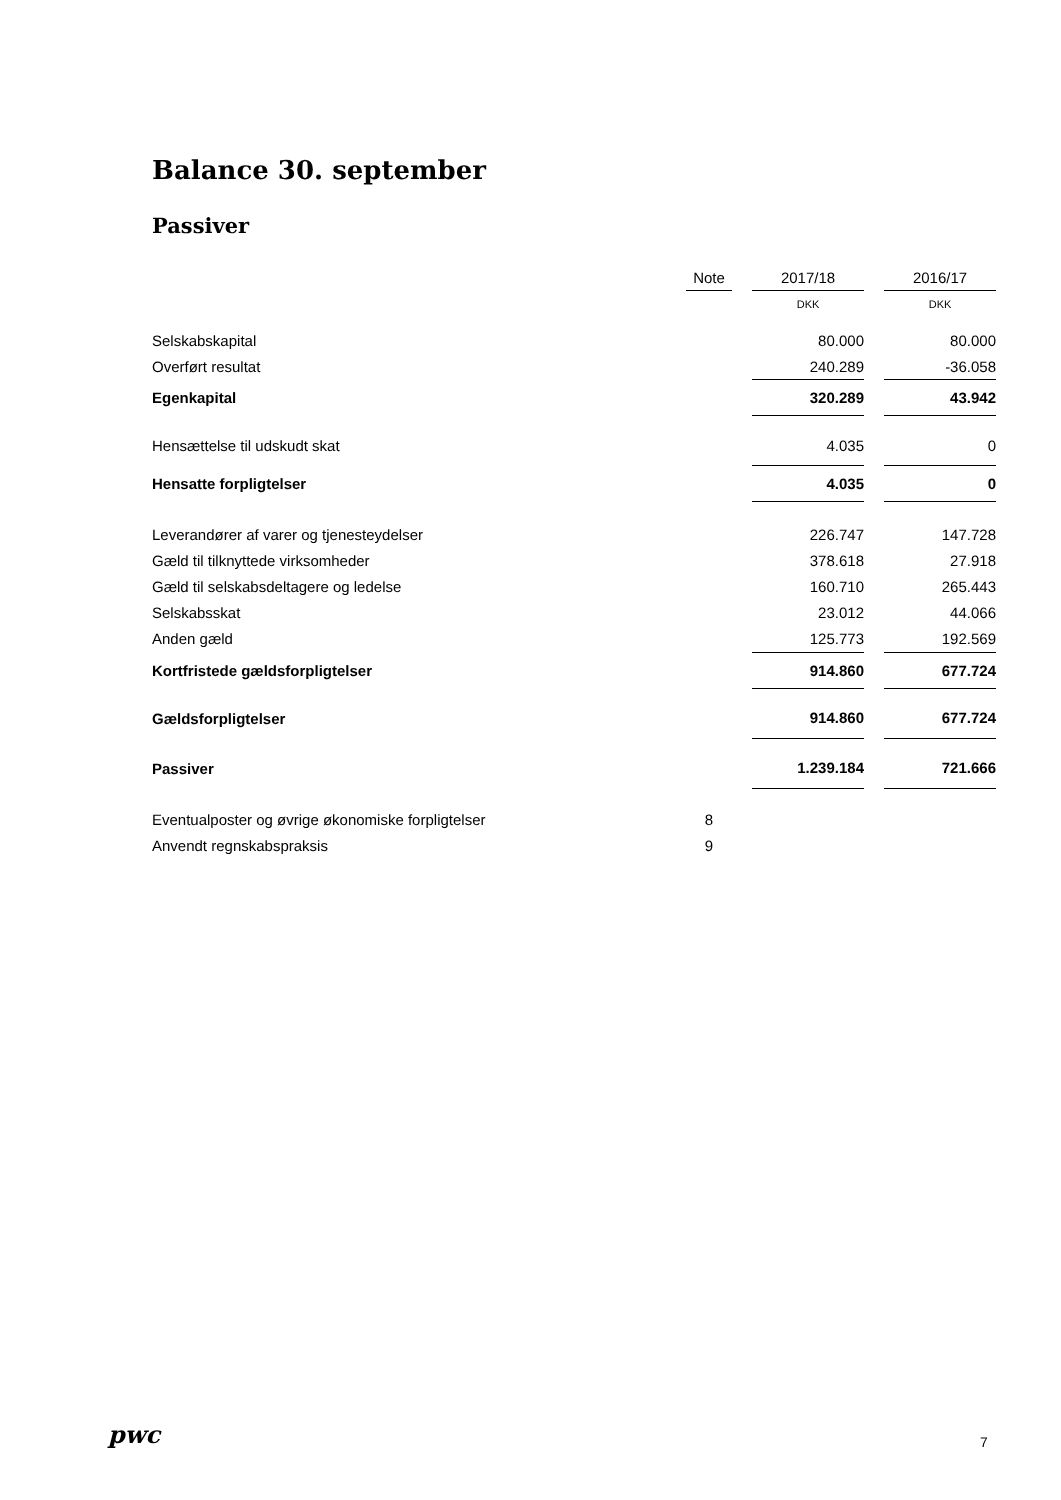Balance 30. september
Passiver
| | Note | | 2017/18 | | 2016/17 |
| --- | --- | --- | --- | --- | --- |
| | | | DKK | | DKK |
| Selskabskapital | | | 80.000 | | 80.000 |
| Overført resultat | | | 240.289 | | -36.058 |
| Egenkapital | | | 320.289 | | 43.942 |
| Hensættelse til udskudt skat | | | 4.035 | | 0 |
| Hensatte forpligtelser | | | 4.035 | | 0 |
| Leverandører af varer og tjenesteydelser | | | 226.747 | | 147.728 |
| Gæld til tilknyttede virksomheder | | | 378.618 | | 27.918 |
| Gæld til selskabsdeltagere og ledelse | | | 160.710 | | 265.443 |
| Selskabsskat | | | 23.012 | | 44.066 |
| Anden gæld | | | 125.773 | | 192.569 |
| Kortfristede gældsforpligtelser | | | 914.860 | | 677.724 |
| Gældsforpligtelser | | | 914.860 | | 677.724 |
| Passiver | | | 1.239.184 | | 721.666 |
| Eventualposter og øvrige økonomiske forpligtelser | 8 | | | | |
| Anvendt regnskabspraksis | 9 | | | | |
pwc 7